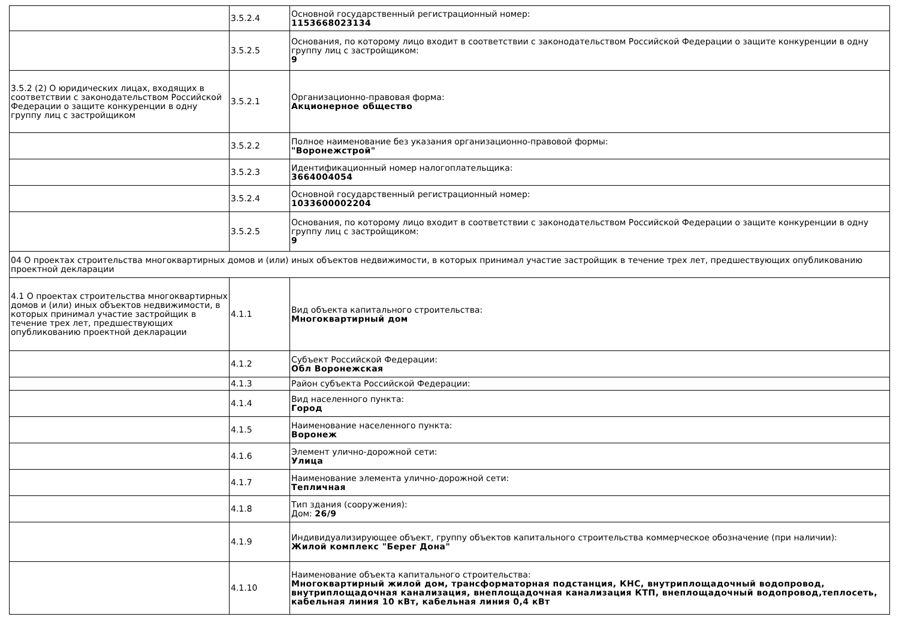| | 3.5.2.4 | Основной государственный регистрационный номер: 1153668023134 |
| | 3.5.2.5 | Основания, по которому лицо входит в соответствии с законодательством Российской Федерации о защите конкуренции в одну группу лиц с застройщиком: 9 |
| 3.5.2 (2) О юридических лицах, входящих в соответствии с законодательством Российской Федерации о защите конкуренции в одну группу лиц с застройщиком | 3.5.2.1 | Организационно-правовая форма: Акционерное общество |
| | 3.5.2.2 | Полное наименование без указания организационно-правовой формы: "Воронежстрой" |
| | 3.5.2.3 | Идентификационный номер налогоплательщика: 3664004054 |
| | 3.5.2.4 | Основной государственный регистрационный номер: 1033600002204 |
| | 3.5.2.5 | Основания, по которому лицо входит в соответствии с законодательством Российской Федерации о защите конкуренции в одну группу лиц с застройщиком: 9 |
| 04 О проектах строительства многоквартирных домов и (или) иных объектов недвижимости, в которых принимал участие застройщик в течение трех лет, предшествующих опубликованию проектной декларации | | |
| 4.1 О проектах строительства многоквартирных домов и (или) иных объектов недвижимости, в которых принимал участие застройщик в течение трех лет, предшествующих опубликованию проектной декларации | 4.1.1 | Вид объекта капитального строительства: Многоквартирный дом |
| | 4.1.2 | Субъект Российской Федерации: Обл Воронежская |
| | 4.1.3 | Район субъекта Российской Федерации: |
| | 4.1.4 | Вид населенного пункта: Город |
| | 4.1.5 | Наименование населенного пункта: Воронеж |
| | 4.1.6 | Элемент улично-дорожной сети: Улица |
| | 4.1.7 | Наименование элемента улично-дорожной сети: Тепличная |
| | 4.1.8 | Тип здания (сооружения): Дом: 26/9 |
| | 4.1.9 | Индивидуализирующее объект, группу объектов капитального строительства коммерческое обозначение (при наличии): Жилой комплекс "Берег Дона" |
| | 4.1.10 | Наименование объекта капитального строительства: Многоквартирный жилой дом, трансформаторная подстанция, КНС, внутриплощадочный водопровод, внутриплощадочная канализация, внеплощадочная канализация КТП, внеплощадочный водопровод,теплосеть, кабельная линия 10 кВт, кабельная линия 0,4 кВт |